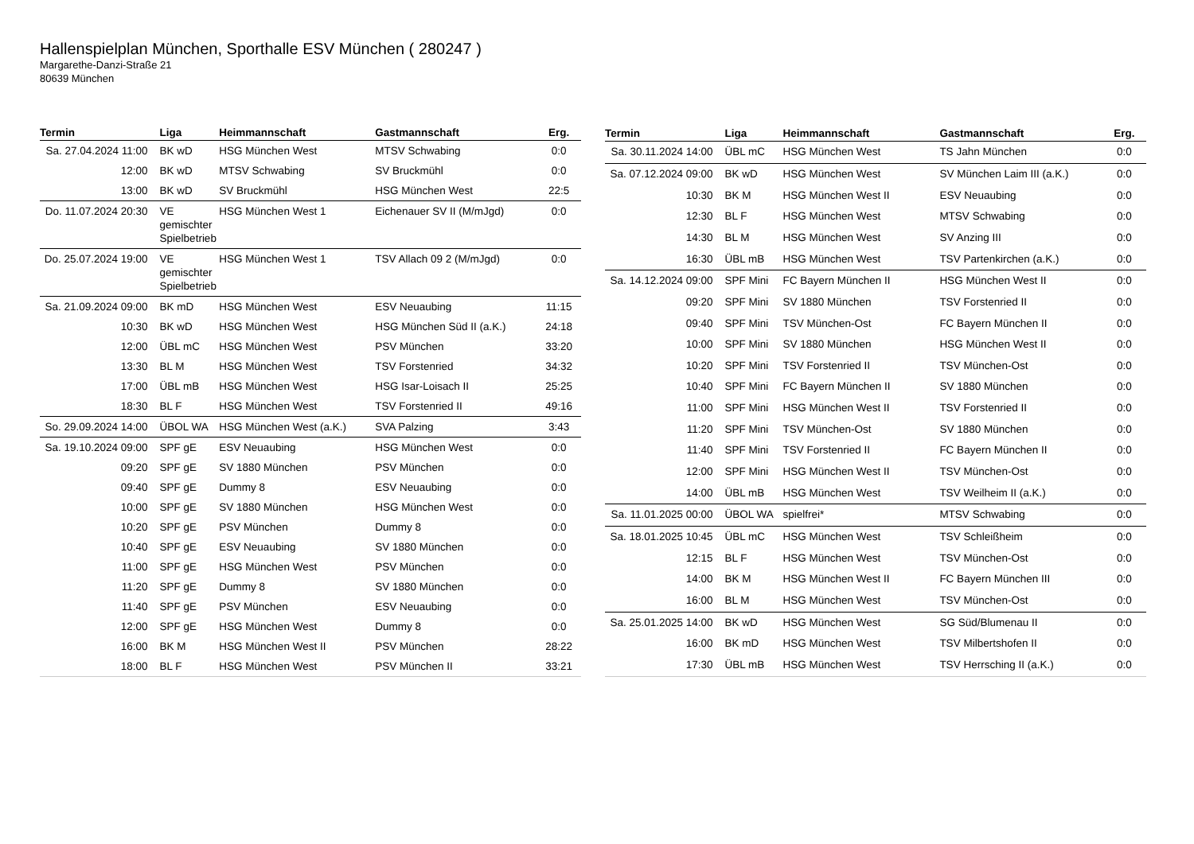Hallenspielplan München, Sporthalle ESV München ( 280247 )
Margarethe-Danzi-Straße 21
80639 München
| Termin | Liga | Heimmannschaft | Gastmannschaft | Erg. |
| --- | --- | --- | --- | --- |
| Sa. 27.04.2024 11:00 | BK wD | HSG München West | MTSV Schwabing | 0:0 |
| 12:00 | BK wD | MTSV Schwabing | SV Bruckmühl | 0:0 |
| 13:00 | BK wD | SV Bruckmühl | HSG München West | 22:5 |
| Do. 11.07.2024 20:30 | VE gemischter Spielbetrieb | HSG München West 1 | Eichenauer SV II (M/mJgd) | 0:0 |
| Do. 25.07.2024 19:00 | VE gemischter Spielbetrieb | HSG München West 1 | TSV Allach 09 2 (M/mJgd) | 0:0 |
| Sa. 21.09.2024 09:00 | BK mD | HSG München West | ESV Neuaubing | 11:15 |
| 10:30 | BK wD | HSG München West | HSG München Süd II (a.K.) | 24:18 |
| 12:00 | ÜBL mC | HSG München West | PSV München | 33:20 |
| 13:30 | BL M | HSG München West | TSV Forstenried | 34:32 |
| 17:00 | ÜBL mB | HSG München West | HSG Isar-Loisach II | 25:25 |
| 18:30 | BL F | HSG München West | TSV Forstenried II | 49:16 |
| So. 29.09.2024 14:00 | ÜBOL WA | HSG München West (a.K.) | SVA Palzing | 3:43 |
| Sa. 19.10.2024 09:00 | SPF gE | ESV Neuaubing | HSG München West | 0:0 |
| 09:20 | SPF gE | SV 1880 München | PSV München | 0:0 |
| 09:40 | SPF gE | Dummy 8 | ESV Neuaubing | 0:0 |
| 10:00 | SPF gE | SV 1880 München | HSG München West | 0:0 |
| 10:20 | SPF gE | PSV München | Dummy 8 | 0:0 |
| 10:40 | SPF gE | ESV Neuaubing | SV 1880 München | 0:0 |
| 11:00 | SPF gE | HSG München West | PSV München | 0:0 |
| 11:20 | SPF gE | Dummy 8 | SV 1880 München | 0:0 |
| 11:40 | SPF gE | PSV München | ESV Neuaubing | 0:0 |
| 12:00 | SPF gE | HSG München West | Dummy 8 | 0:0 |
| 16:00 | BK M | HSG München West II | PSV München | 28:22 |
| 18:00 | BL F | HSG München West | PSV München II | 33:21 |
| Termin | Liga | Heimmannschaft | Gastmannschaft | Erg. |
| --- | --- | --- | --- | --- |
| Sa. 30.11.2024 14:00 | ÜBL mC | HSG München West | TS Jahn München | 0:0 |
| Sa. 07.12.2024 09:00 | BK wD | HSG München West | SV München Laim III (a.K.) | 0:0 |
| 10:30 | BK M | HSG München West II | ESV Neuaubing | 0:0 |
| 12:30 | BL F | HSG München West | MTSV Schwabing | 0:0 |
| 14:30 | BL M | HSG München West | SV Anzing III | 0:0 |
| 16:30 | ÜBL mB | HSG München West | TSV Partenkirchen (a.K.) | 0:0 |
| Sa. 14.12.2024 09:00 | SPF Mini | FC Bayern München II | HSG München West II | 0:0 |
| 09:20 | SPF Mini | SV 1880 München | TSV Forstenried II | 0:0 |
| 09:40 | SPF Mini | TSV München-Ost | FC Bayern München II | 0:0 |
| 10:00 | SPF Mini | SV 1880 München | HSG München West II | 0:0 |
| 10:20 | SPF Mini | TSV Forstenried II | TSV München-Ost | 0:0 |
| 10:40 | SPF Mini | FC Bayern München II | SV 1880 München | 0:0 |
| 11:00 | SPF Mini | HSG München West II | TSV Forstenried II | 0:0 |
| 11:20 | SPF Mini | TSV München-Ost | SV 1880 München | 0:0 |
| 11:40 | SPF Mini | TSV Forstenried II | FC Bayern München II | 0:0 |
| 12:00 | SPF Mini | HSG München West II | TSV München-Ost | 0:0 |
| 14:00 | ÜBL mB | HSG München West | TSV Weilheim II (a.K.) | 0:0 |
| Sa. 11.01.2025 00:00 | ÜBOL WA | spielfrei* | MTSV Schwabing | 0:0 |
| Sa. 18.01.2025 10:45 | ÜBL mC | HSG München West | TSV Schleißheim | 0:0 |
| 12:15 | BL F | HSG München West | TSV München-Ost | 0:0 |
| 14:00 | BK M | HSG München West II | FC Bayern München III | 0:0 |
| 16:00 | BL M | HSG München West | TSV München-Ost | 0:0 |
| Sa. 25.01.2025 14:00 | BK wD | HSG München West | SG Süd/Blumenau II | 0:0 |
| 16:00 | BK mD | HSG München West | TSV Milbertshofen II | 0:0 |
| 17:30 | ÜBL mB | HSG München West | TSV Herrsching II (a.K.) | 0:0 |